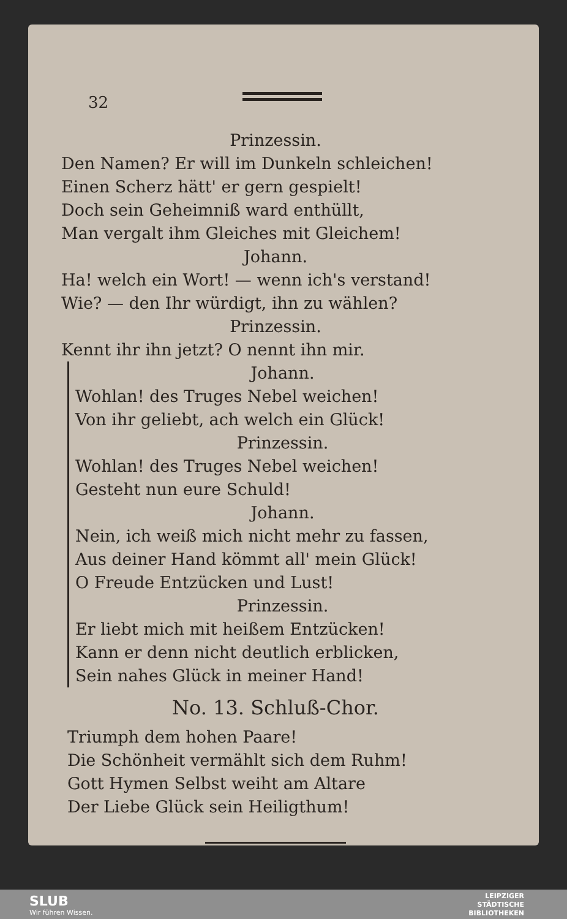32
Prinzessin.
Den Namen? Er will im Dunkeln schleichen!
Einen Scherz hätt' er gern gespielt!
Doch sein Geheimniß ward enthüllt,
Man vergalt ihm Gleiches mit Gleichem!
Johann.
Ha! welch ein Wort! — wenn ich's verstand!
Wie? — den Ihr würdigt, ihn zu wählen?
Prinzessin.
Kennt ihr ihn jetzt? O nennt ihn mir.
Johann.
Wohlan! des Truges Nebel weichen!
Von ihr geliebt, ach welch ein Glück!
Prinzessin.
Wohlan! des Truges Nebel weichen!
Gesteht nun eure Schuld!
Johann.
Nein, ich weiß mich nicht mehr zu fassen,
Aus deiner Hand kömmt all' mein Glück!
O Freude Entzücken und Lust!
Prinzessin.
Er liebt mich mit heißem Entzücken!
Kann er denn nicht deutlich erblicken,
Sein nahes Glück in meiner Hand!
No. 13. Schluß-Chor.
Triumph dem hohen Paare!
Die Schönheit vermählt sich dem Ruhm!
Gott Hymen Selbst weiht am Altare
Der Liebe Glück sein Heiligthum!
SLUB
Wir führen Wissen.
LEIPZIGER
STÄDTISCHE
BIBLIOTHEKEN